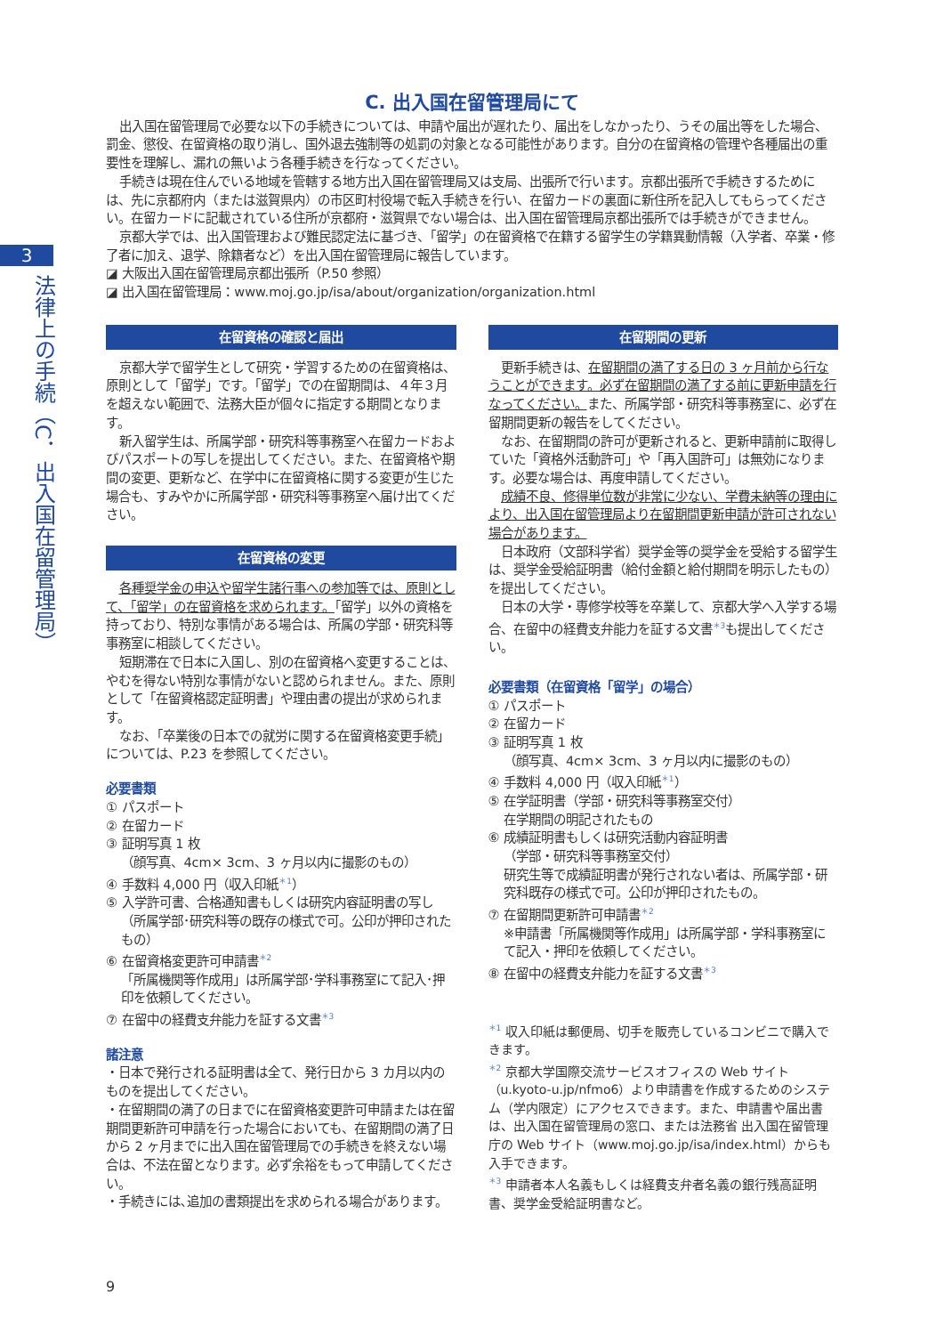3
法律上の手続（C．出入国在留管理局）
C. 出入国在留管理局にて
出入国在留管理局で必要な以下の手続きについては、申請や届出が遅れたり、届出をしなかったり、うその届出等をした場合、罰金、懲役、在留資格の取り消し、国外退去強制等の処罰の対象となる可能性があります。自分の在留資格の管理や各種届出の重要性を理解し、漏れの無いよう各種手続きを行なってください。
手続きは現在住んでいる地域を管轄する地方出入国在留管理局又は支局、出張所で行います。京都出張所で手続きするためには、先に京都府内（または滋賀県内）の市区町村役場で転入手続きを行い、在留カードの裏面に新住所を記入してもらってください。在留カードに記載されている住所が京都府・滋賀県でない場合は、出入国在留管理局京都出張所では手続きができません。
京都大学では、出入国管理および難民認定法に基づき、「留学」の在留資格で在籍する留学生の学籍異動情報（入学者、卒業・修了者に加え、退学、除籍者など）を出入国在留管理局に報告しています。
◪ 大阪出入国在留管理局京都出張所（P.50 参照）
◪ 出入国在留管理局：www.moj.go.jp/isa/about/organization/organization.html
在留資格の確認と届出
京都大学で留学生として研究・学習するための在留資格は、原則として「留学」です。「留学」での在留期間は、４年３月を超えない範囲で、法務大臣が個々に指定する期間となります。
新入留学生は、所属学部・研究科等事務室へ在留カードおよびパスポートの写しを提出してください。また、在留資格や期間の変更、更新など、在学中に在留資格に関する変更が生じた場合も、すみやかに所属学部・研究科等事務室へ届け出てください。
在留資格の変更
各種奨学金の申込や留学生諸行事への参加等では、原則として、「留学」の在留資格を求められます。「留学」以外の資格を持っており、特別な事情がある場合は、所属の学部・研究科等事務室に相談してください。
短期滞在で日本に入国し、別の在留資格へ変更することは、やむを得ない特別な事情がないと認められません。また、原則として「在留資格認定証明書」や理由書の提出が求められます。
なお、「卒業後の日本での就労に関する在留資格変更手続」については、P.23 を参照してください。
必要書類
① パスポート
② 在留カード
③ 証明写真 1 枚
（顔写真、4cm× 3cm、3 ヶ月以内に撮影のもの）
④ 手数料 4,000 円（収入印紙<sup>＊1</sup>）
⑤ 入学許可書、合格通知書もしくは研究内容証明書の写し
（所属学部･研究科等の既存の様式で可。公印が押印されたもの）
⑥ 在留資格変更許可申請書<sup>＊2</sup>
「所属機関等作成用」は所属学部･学科事務室にて記入･押印を依頼してください。
⑦ 在留中の経費支弁能力を証する文書<sup>＊3</sup>
諸注意
・日本で発行される証明書は全て、発行日から 3 カ月以内のものを提出してください。
・在留期間の満了の日までに在留資格変更許可申請または在留期間更新許可申請を行った場合においても、在留期間の満了日から 2 ヶ月までに出入国在留管理局での手続きを終えない場合は、不法在留となります。必ず余裕をもって申請してください。
・手続きには､追加の書類提出を求められる場合があります。
在留期間の更新
更新手続きは、在留期間の満了する日の 3 ヶ月前から行なうことができます。必ず在留期間の満了する前に更新申請を行なってください。また、所属学部・研究科等事務室に、必ず在留期間更新の報告をしてください。
なお、在留期間の許可が更新されると、更新申請前に取得していた「資格外活動許可」や「再入国許可」は無効になります。必要な場合は、再度申請してください。
成績不良、修得単位数が非常に少ない、学費未納等の理由により、出入国在留管理局より在留期間更新申請が許可されない場合があります。
日本政府（文部科学省）奨学金等の奨学金を受給する留学生は、奨学金受給証明書（給付金額と給付期間を明示したもの）を提出してください。
日本の大学・専修学校等を卒業して、京都大学へ入学する場合、在留中の経費支弁能力を証する文書<sup>＊3</sup>も提出してください。
必要書類（在留資格「留学」の場合）
① パスポート
② 在留カード
③ 証明写真 1 枚
（顔写真、4cm× 3cm、3 ヶ月以内に撮影のもの）
④ 手数料 4,000 円（収入印紙<sup>＊1</sup>）
⑤ 在学証明書（学部・研究科等事務室交付）
在学期間の明記されたもの
⑥ 成績証明書もしくは研究活動内容証明書
（学部・研究科等事務室交付）
研究生等で成績証明書が発行されない者は、所属学部・研究科既存の様式で可。公印が押印されたもの。
⑦ 在留期間更新許可申請書<sup>＊2</sup>
※申請書「所属機関等作成用」は所属学部・学科事務室にて記入・押印を依頼してください。
⑧ 在留中の経費支弁能力を証する文書<sup>＊3</sup>
<sup>＊1</sup> 収入印紙は郵便局、切手を販売しているコンビニで購入できます。
<sup>＊2</sup> 京都大学国際交流サービスオフィスの Web サイト（u.kyoto-u.jp/nfmo6）より申請書を作成するためのシステム（学内限定）にアクセスできます。また、申請書や届出書は、出入国在留管理局の窓口、または法務省 出入国在留管理庁の Web サイト（www.moj.go.jp/isa/index.html）からも入手できます。
<sup>＊3</sup> 申請者本人名義もしくは経費支弁者名義の銀行残高証明書、奨学金受給証明書など。
9